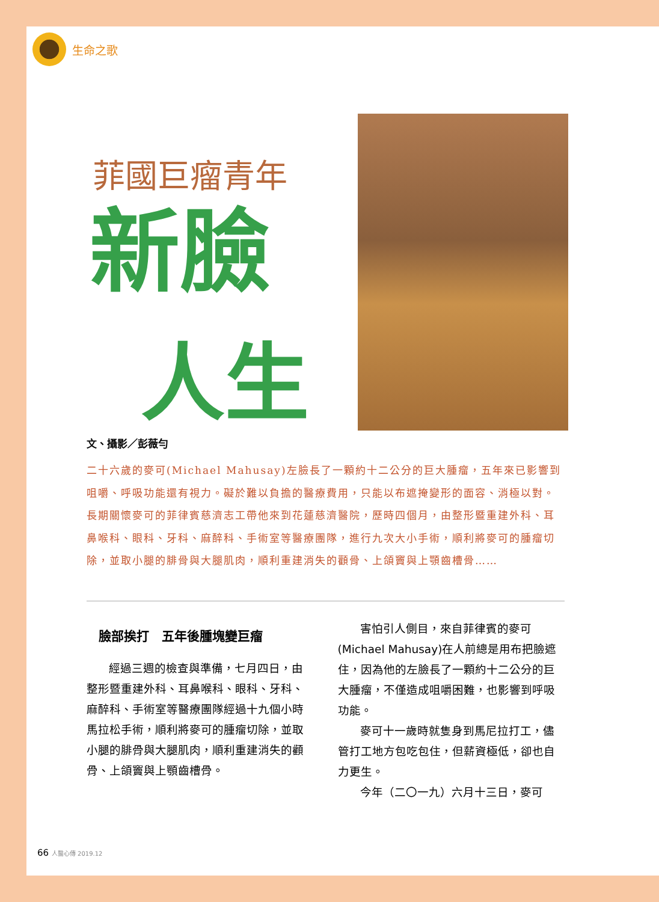生命之歌
菲國巨瘤青年
新臉
人生
文、攝影／彭薇勻
二十六歲的麥可(Michael Mahusay)左臉長了一顆約十二公分的巨大腫瘤，五年來已影響到咀嚼、呼吸功能還有視力。礙於難以負擔的醫療費用，只能以布遮掩變形的面容、消極以對。長期關懷麥可的菲律賓慈濟志工帶他來到花蓮慈濟醫院，歷時四個月，由整形暨重建外科、耳鼻喉科、眼科、牙科、麻醉科、手術室等醫療團隊，進行九次大小手術，順利將麥可的腫瘤切除，並取小腿的腓骨與大腿肌肉，順利重建消失的顴骨、上頜竇與上顎齒槽骨……
臉部挨打　五年後腫塊變巨瘤
經過三週的檢查與準備，七月四日，由整形暨重建外科、耳鼻喉科、眼科、牙科、麻醉科、手術室等醫療團隊經過十九個小時馬拉松手術，順利將麥可的腫瘤切除，並取小腿的腓骨與大腿肌肉，順利重建消失的顴骨、上頜竇與上顎齒槽骨。
害怕引人側目，來自菲律賓的麥可(Michael Mahusay)在人前總是用布把臉遮住，因為他的左臉長了一顆約十二公分的巨大腫瘤，不僅造成咀嚼困難，也影響到呼吸功能。
麥可十一歲時就隻身到馬尼拉打工，儘管打工地方包吃包住，但薪資極低，卻也自力更生。
今年（二〇一九）六月十三日，麥可
66 人醫心傳 2019.12